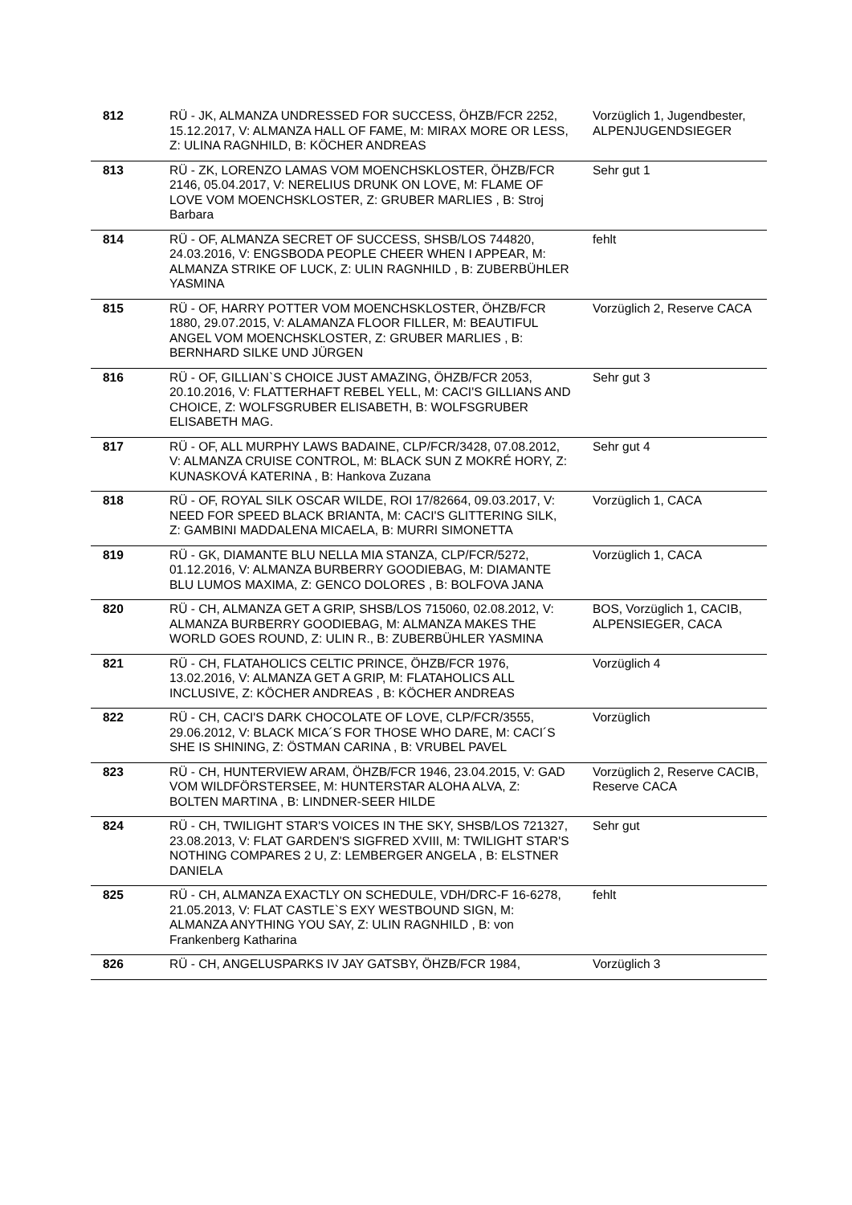| 812 | RÜ - JK, ALMANZA UNDRESSED FOR SUCCESS, ÖHZB/FCR 2252, 15.12.2017, V: ALMANZA HALL OF FAME, M: MIRAX MORE OR LESS, Z: ULINA RAGNHILD, B: KÖCHER ANDREAS | Vorzüglich 1, Jugendbester, ALPENJUGENDSIEGER |
| 813 | RÜ - ZK, LORENZO LAMAS VOM MOENCHSKLOSTER, ÖHZB/FCR 2146, 05.04.2017, V: NERELIUS DRUNK ON LOVE, M: FLAME OF LOVE VOM MOENCHSKLOSTER, Z: GRUBER MARLIES , B: Stroj Barbara | Sehr gut 1 |
| 814 | RÜ - OF, ALMANZA SECRET OF SUCCESS, SHSB/LOS 744820, 24.03.2016, V: ENGSBODA PEOPLE CHEER WHEN I APPEAR, M: ALMANZA STRIKE OF LUCK, Z: ULIN RAGNHILD , B: ZUBERBÜHLER YASMINA | fehlt |
| 815 | RÜ - OF, HARRY POTTER VOM MOENCHSKLOSTER, ÖHZB/FCR 1880, 29.07.2015, V: ALAMANZA FLOOR FILLER, M: BEAUTIFUL ANGEL VOM MOENCHSKLOSTER, Z: GRUBER MARLIES , B: BERNHARD SILKE UND JÜRGEN | Vorzüglich 2, Reserve CACA |
| 816 | RÜ - OF, GILLIAN`S CHOICE JUST AMAZING, ÖHZB/FCR 2053, 20.10.2016, V: FLATTERHAFT REBEL YELL, M: CACI'S GILLIANS AND CHOICE, Z: WOLFSGRUBER ELISABETH, B: WOLFSGRUBER ELISABETH MAG. | Sehr gut 3 |
| 817 | RÜ - OF, ALL MURPHY LAWS BADAINE, CLP/FCR/3428, 07.08.2012, V: ALMANZA CRUISE CONTROL, M: BLACK SUN Z MOKRÉ HORY, Z: KUNASKOVÁ KATERINA , B: Hankova Zuzana | Sehr gut 4 |
| 818 | RÜ - OF, ROYAL SILK OSCAR WILDE, ROI 17/82664, 09.03.2017, V: NEED FOR SPEED BLACK BRIANTA, M: CACI'S GLITTERING SILK, Z: GAMBINI MADDALENA MICAELA, B: MURRI SIMONETTA | Vorzüglich 1, CACA |
| 819 | RÜ - GK, DIAMANTE BLU NELLA MIA STANZA, CLP/FCR/5272, 01.12.2016, V: ALMANZA BURBERRY GOODIEBAG, M: DIAMANTE BLU LUMOS MAXIMA, Z: GENCO DOLORES , B: BOLFOVA JANA | Vorzüglich 1, CACA |
| 820 | RÜ - CH, ALMANZA GET A GRIP, SHSB/LOS 715060, 02.08.2012, V: ALMANZA BURBERRY GOODIEBAG, M: ALMANZA MAKES THE WORLD GOES ROUND, Z: ULIN R., B: ZUBERBÜHLER YASMINA | BOS, Vorzüglich 1, CACIB, ALPENSIEGER, CACA |
| 821 | RÜ - CH, FLATAHOLICS CELTIC PRINCE, ÖHZB/FCR 1976, 13.02.2016, V: ALMANZA GET A GRIP, M: FLATAHOLICS ALL INCLUSIVE, Z: KÖCHER ANDREAS , B: KÖCHER ANDREAS | Vorzüglich 4 |
| 822 | RÜ - CH, CACI'S DARK CHOCOLATE OF LOVE, CLP/FCR/3555, 29.06.2012, V: BLACK MICA´S FOR THOSE WHO DARE, M: CACI´S SHE IS SHINING, Z: ÖSTMAN CARINA , B: VRUBEL PAVEL | Vorzüglich |
| 823 | RÜ - CH, HUNTERVIEW ARAM, ÖHZB/FCR 1946, 23.04.2015, V: GAD VOM WILDFÖRSTERSEE, M: HUNTERSTAR ALOHA ALVA, Z: BOLTEN MARTINA , B: LINDNER-SEER HILDE | Vorzüglich 2, Reserve CACIB, Reserve CACA |
| 824 | RÜ - CH, TWILIGHT STAR'S VOICES IN THE SKY, SHSB/LOS 721327, 23.08.2013, V: FLAT GARDEN'S SIGFRED XVIII, M: TWILIGHT STAR'S NOTHING COMPARES 2 U, Z: LEMBERGER ANGELA , B: ELSTNER DANIELA | Sehr gut |
| 825 | RÜ - CH, ALMANZA EXACTLY ON SCHEDULE, VDH/DRC-F 16-6278, 21.05.2013, V: FLAT CASTLE`S EXY WESTBOUND SIGN, M: ALMANZA ANYTHING YOU SAY, Z: ULIN RAGNHILD , B: von Frankenberg Katharina | fehlt |
| 826 | RÜ - CH, ANGELUSPARKS IV JAY GATSBY, ÖHZB/FCR 1984, | Vorzüglich 3 |